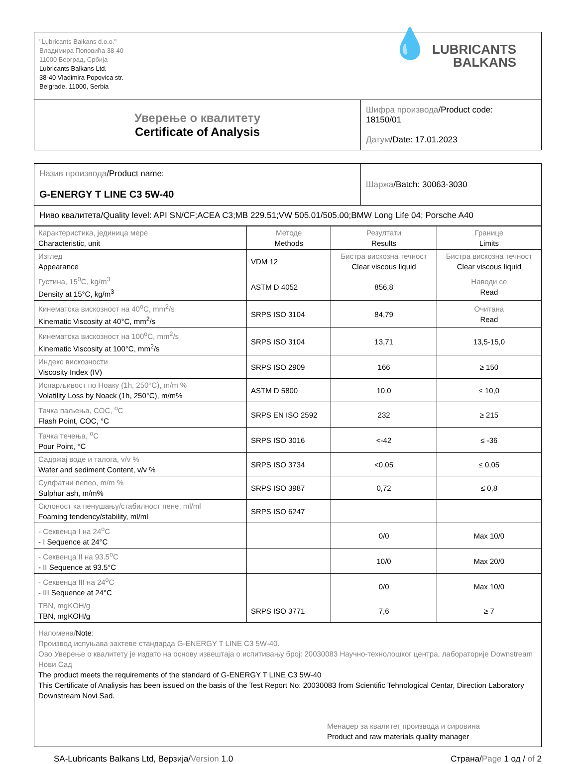| "Lubricants Balkans d.o.o." Владимира Поповића 38-40 11000 Београд, Србија Lubricants Balkans Ltd. 38-40 Vladimira Popovica str. Belgrade, 11000, Serbia 💧 LUBRICANTS BALKANS | |
| Уверење о квалитету Certificate of Analysis | Шифра производа /Product code: 18150/01 Датум /Date: 17.01.2023 |
| Назив производа /Product name: G-ENERGY T LINE C3 5W-40 | Шаржа /Batch: 30063-3030 |
| Ниво квалитета/Quality level: API SN/CF;ACEA C3;MB 229.51;VW 505.01/505.00;BMW Long Life 04; Porsche A40 | |
| Карактеристика, јединица мере Characteristic, unit | Методе Methods | Резултати Results | Границе Limits |
| --- | --- | --- | --- |
| Изглед Appearance | VDM 12 | Бистра вискозна течност Clear viscous liquid | Бистра вискозна течност Clear viscous liquid |
| Густина, 15<sup>0</sup>C, kg/m<sup>3</sup> Density at 15°C, kg/m<sup>3</sup> | ASTM D 4052 | 856,8 | Наводи се Read |
| Кинематска вискозност на 40<sup>o</sup>C, mm<sup>2</sup>/s Kinematic Viscosity at 40°C, mm<sup>2</sup>/s | SRPS ISO 3104 | 84,79 | Очитана Read |
| Кинематска вискозност на 100<sup>o</sup>C, mm<sup>2</sup>/s Kinematic Viscosity at 100°C, mm<sup>2</sup>/s | SRPS ISO 3104 | 13,71 | 13,5-15,0 |
| Индекс вискозности Viscosity Index (IV) | SRPS ISO 2909 | 166 | ≥ 150 |
| Испарљивост по Ноаку (1h, 250°C), m/m % Volatility Loss by Noack (1h, 250°C), m/m% | ASTM D 5800 | 10,0 | ≤ 10,0 |
| Тачка паљења, COC, <sup>o</sup>C Flash Point, COC, °C | SRPS EN ISO 2592 | 232 | ≥ 215 |
| Тачка течења, <sup>o</sup>C Pour Point, °C | SRPS ISO 3016 | <-42 | ≤ -36 |
| Садржај воде и талога, v/v % Water and sediment Content, v/v % | SRPS ISO 3734 | <0,05 | ≤ 0,05 |
| Сулфатни пепео, m/m % Sulphur ash, m/m% | SRPS ISO 3987 | 0,72 | ≤ 0,8 |
| Склоност ка пенушању/стабилност пене, ml/ml Foaming tendency/stability, ml/ml | SRPS ISO 6247 | | |
| - Секвенца I на 24<sup>o</sup>C - I Sequence at 24°C | | 0/0 | Max 10/0 |
| - Секвенца II на 93.5<sup>o</sup>C - II Sequence at 93.5°C | | 10/0 | Max 20/0 |
| - Секвенца III на 24<sup>o</sup>C - III Sequence at 24°C | | 0/0 | Max 10/0 |
| TBN, mgKOH/g TBN, mgKOH/g | SRPS ISO 3771 | 7,6 | ≥ 7 |
| Напомена/ Note : Производ испуњава захтеве стандарда G-ENERGY T LINE C3 5W-40. Ово Уверење о квалитету је издато на основу извештаја о испитивању број: 20030083 Научно-технолошког центра, лабораторије Downstream Нови Сад The product meets the requirements of the standard of G-ENERGY T LINE C3 5W-40 This Certificate of Analiysis has been issued on the basis of the Test Report No: 20030083 from Scientific Tehnological Centar, Direction Laboratory Downstream Novi Sad. Менаџер за квалитет производа и сировина Product and raw materials quality manager | | | |
SA-Lubricants Balkans Ltd, Верзија/Version 1.0
Страна/Page 1 од / of 2